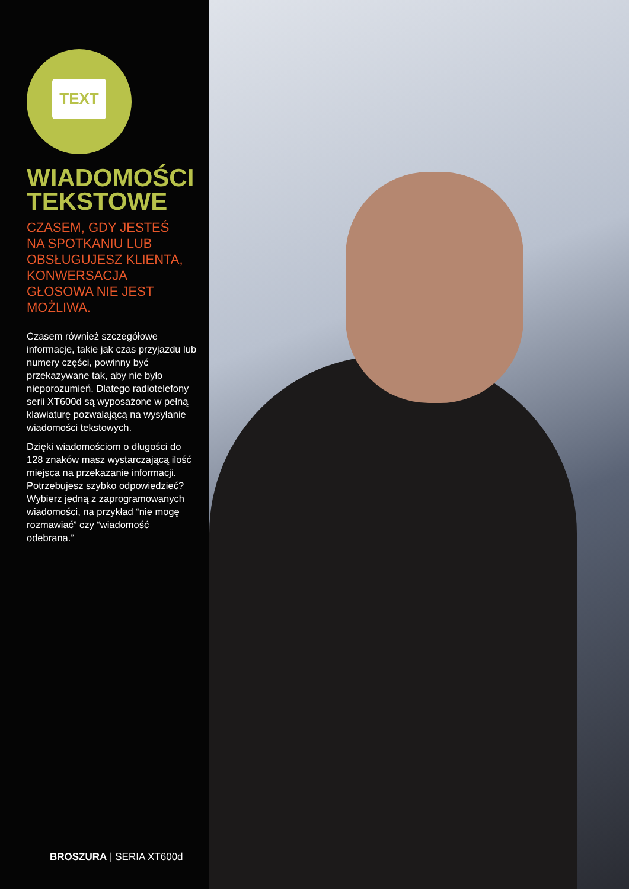TEXT
WIADOMOŚCI
TEKSTOWE
CZASEM, GDY JESTEŚ
NA SPOTKANIU LUB
OBSŁUGUJESZ KLIENTA,
KONWERSACJA
GŁOSOWA NIE JEST
MOŻLIWA.
Czasem również szczegółowe informacje, takie jak czas przyjazdu lub numery części, powinny być przekazywane tak, aby nie było nieporozumień. Dlatego radiotelefony serii XT600d są wyposażone w pełną klawiaturę pozwalającą na wysyłanie wiadomości tekstowych.
Dzięki wiadomościom o długości do 128 znaków masz wystarczającą ilość miejsca na przekazanie informacji. Potrzebujesz szybko odpowiedzieć? Wybierz jedną z zaprogramowanych wiadomości, na przykład “nie mogę rozmawiać” czy “wiadomość odebrana.”
BROSZURA | SERIA XT600d